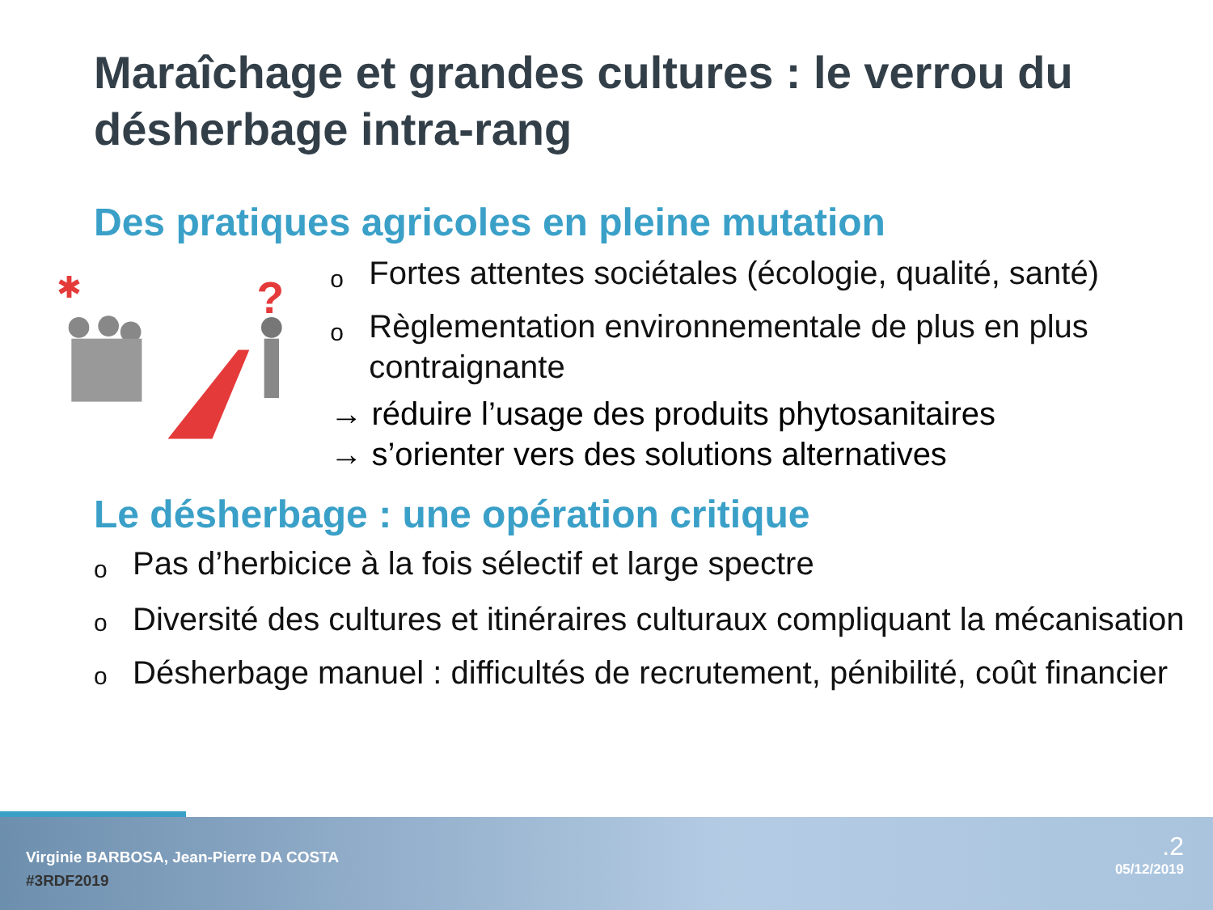Maraîchage et grandes cultures : le verrou du désherbage intra-rang
Des pratiques agricoles en pleine mutation
?
✱
o Fortes attentes sociétales (écologie, qualité, santé)
o Règlementation environnementale de plus en plus contraignante
→ réduire l’usage des produits phytosanitaires
→ s’orienter vers des solutions alternatives
Le désherbage : une opération critique
o Pas d’herbicice à la fois sélectif et large spectre
o Diversité des cultures et itinéraires culturaux compliquant la mécanisation
o Désherbage manuel : difficultés de recrutement, pénibilité, coût financier
Virginie BARBOSA, Jean-Pierre DA COSTA
#3RDF2019
.2
05/12/2019